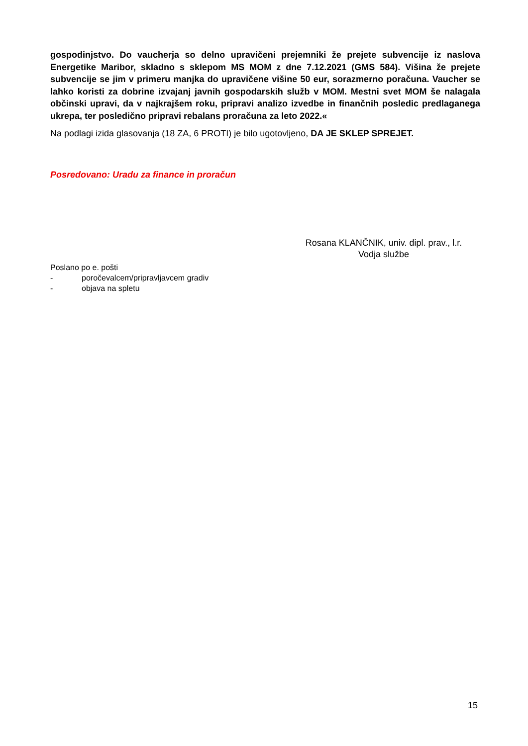gospodinjstvo. Do vaucherja so delno upravičeni prejemniki že prejete subvencije iz naslova Energetike Maribor, skladno s sklepom MS MOM z dne 7.12.2021 (GMS 584). Višina že prejete subvencije se jim v primeru manjka do upravičene višine 50 eur, sorazmerno poračuna. Vaucher se lahko koristi za dobrine izvajanj javnih gospodarskih služb v MOM. Mestni svet MOM še nalagala občinski upravi, da v najkrajšem roku, pripravi analizo izvedbe in finančnih posledic predlaganega ukrepa, ter posledično pripravi rebalans proračuna za leto 2022.«
Na podlagi izida glasovanja (18 ZA, 6 PROTI) je bilo ugotovljeno, DA JE SKLEP SPREJET.
Posredovano: Uradu za finance in proračun
Rosana KLANČNIK, univ. dipl. prav., l.r.
Vodja službe
Poslano po e. pošti
- poročevalcem/pripravljavcem gradiv
- objava na spletu
15